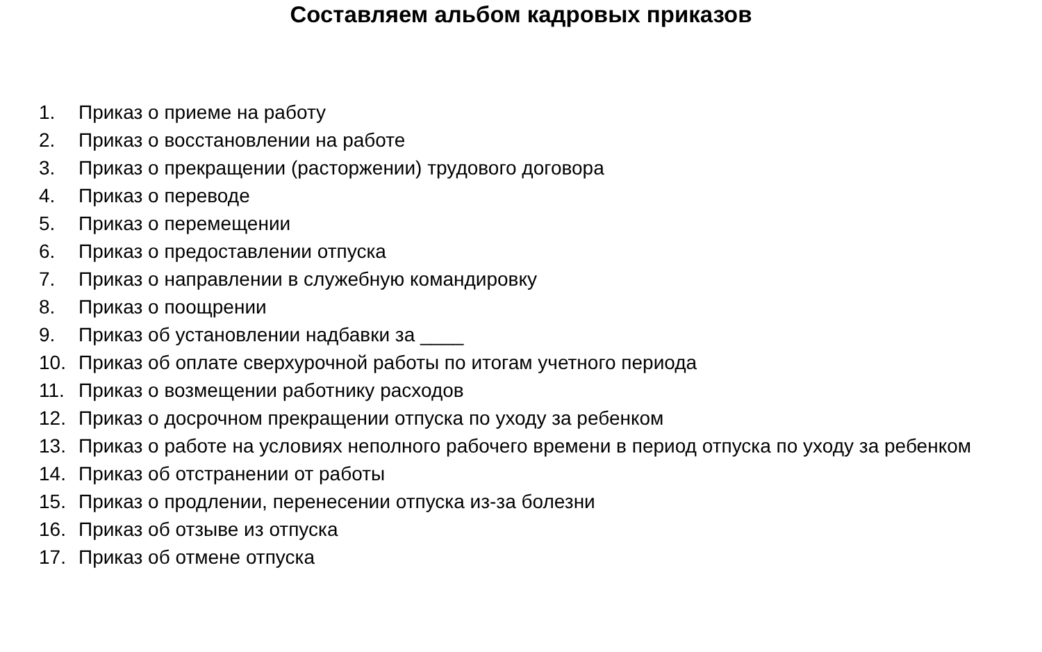Составляем альбом кадровых приказов
1. Приказ о приеме на работу
2. Приказ о восстановлении на работе
3. Приказ о прекращении (расторжении) трудового договора
4. Приказ о переводе
5. Приказ о перемещении
6. Приказ о предоставлении отпуска
7. Приказ о направлении в служебную командировку
8. Приказ о поощрении
9. Приказ об установлении надбавки за ____
10. Приказ об оплате сверхурочной работы по итогам учетного периода
11. Приказ о возмещении работнику расходов
12. Приказ о досрочном прекращении отпуска по уходу за ребенком
13. Приказ о работе на условиях неполного рабочего времени в период отпуска по уходу за ребенком
14. Приказ об отстранении от работы
15. Приказ о продлении, перенесении отпуска из-за болезни
16. Приказ об отзыве из отпуска
17. Приказ об отмене отпуска